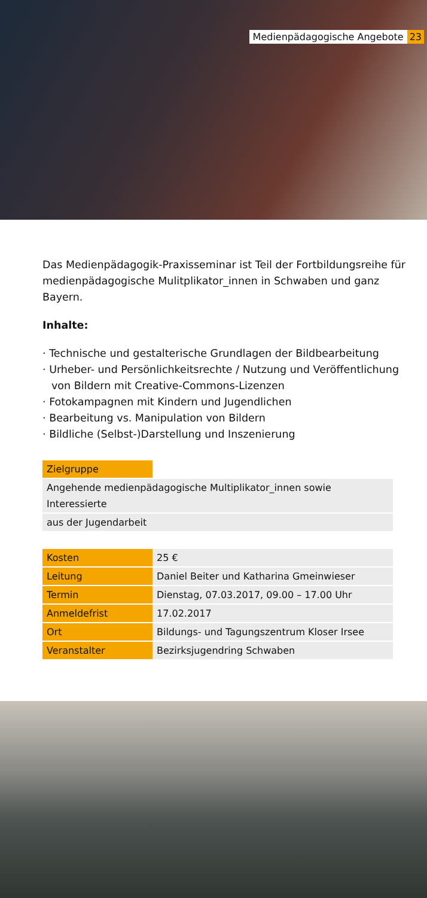Medienpädagogische Angebote 23
Das Medienpädagogik-Praxisseminar ist Teil der Fortbildungsreihe für medienpädagogische Mulitplikator_innen in Schwaben und ganz Bayern.
Inhalte:
· Technische und gestalterische Grundlagen der Bildbearbeitung
· Urheber- und Persönlichkeitsrechte / Nutzung und Veröffentlichung von Bildern mit Creative-Commons-Lizenzen
· Fotokampagnen mit Kindern und Jugendlichen
· Bearbeitung vs. Manipulation von Bildern
· Bildliche (Selbst-)Darstellung und Inszenierung
| Zielgruppe | |
| Angehende medienpädagogische Multiplikator_innen sowie Interessierte | |
| aus der Jugendarbeit | |
| Kosten | 25 € |
| Leitung | Daniel Beiter und Katharina Gmeinwieser |
| Termin | Dienstag, 07.03.2017, 09.00 – 17.00 Uhr |
| Anmeldefrist | 17.02.2017 |
| Ort | Bildungs- und Tagungszentrum Kloser Irsee |
| Veranstalter | Bezirksjugendring Schwaben |